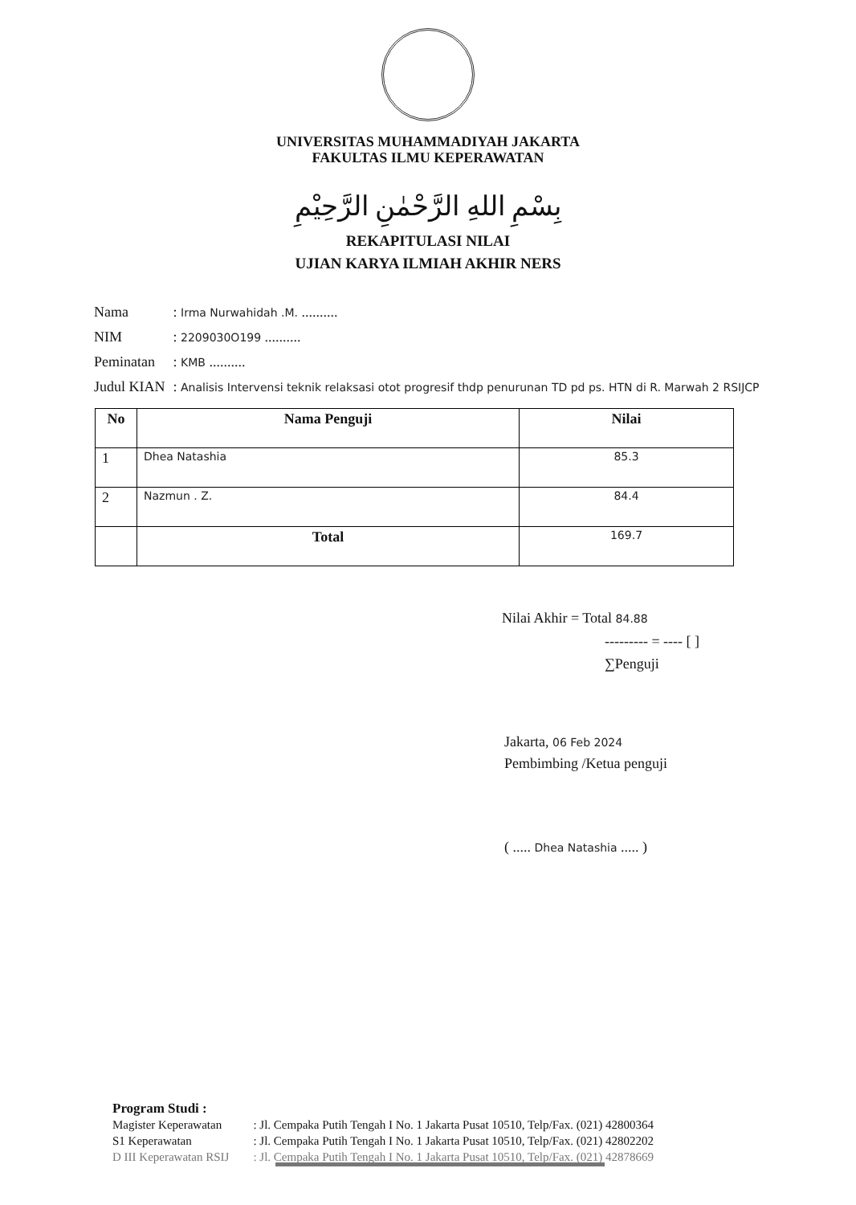UNIVERSITAS MUHAMMADIYAH JAKARTA
FAKULTAS ILMU KEPERAWATAN
بِسْمِ اللهِ الرَّحْمٰنِ الرَّحِيْمِ
REKAPITULASI NILAI
UJIAN KARYA ILMIAH AKHIR NERS
| Nama | : Irma Nurwahidah .M. .......... |
| NIM | : 2209030O199 .......... |
| Peminatan | : KMB .......... |
| Judul KIAN | : Analisis Intervensi teknik relaksasi otot progresif thdp penurunan TD pd ps. HTN di R. Marwah 2 RSIJCP |
| No | Nama Penguji | Nilai |
| --- | --- | --- |
| 1 | Dhea Natashia | 85.3 |
| 2 | Nazmun . Z. | 84.4 |
| | Total | 169.7 |
Nilai Akhir = Total 84.88
--------- = ---- [ ]
∑Penguji
Jakarta, 06 Feb 2024
Pembimbing /Ketua penguji
( ..... Dhea Natashia ..... )
Program Studi :
| Magister Keperawatan | : Jl. Cempaka Putih Tengah I No. 1 Jakarta Pusat 10510, Telp/Fax. (021) 42800364 |
| S1 Keperawatan | : Jl. Cempaka Putih Tengah I No. 1 Jakarta Pusat 10510, Telp/Fax. (021) 42802202 |
| D III Keperawatan RSIJ | : Jl. Cempaka Putih Tengah I No. 1 Jakarta Pusat 10510, Telp/Fax. (021) 42878669 |